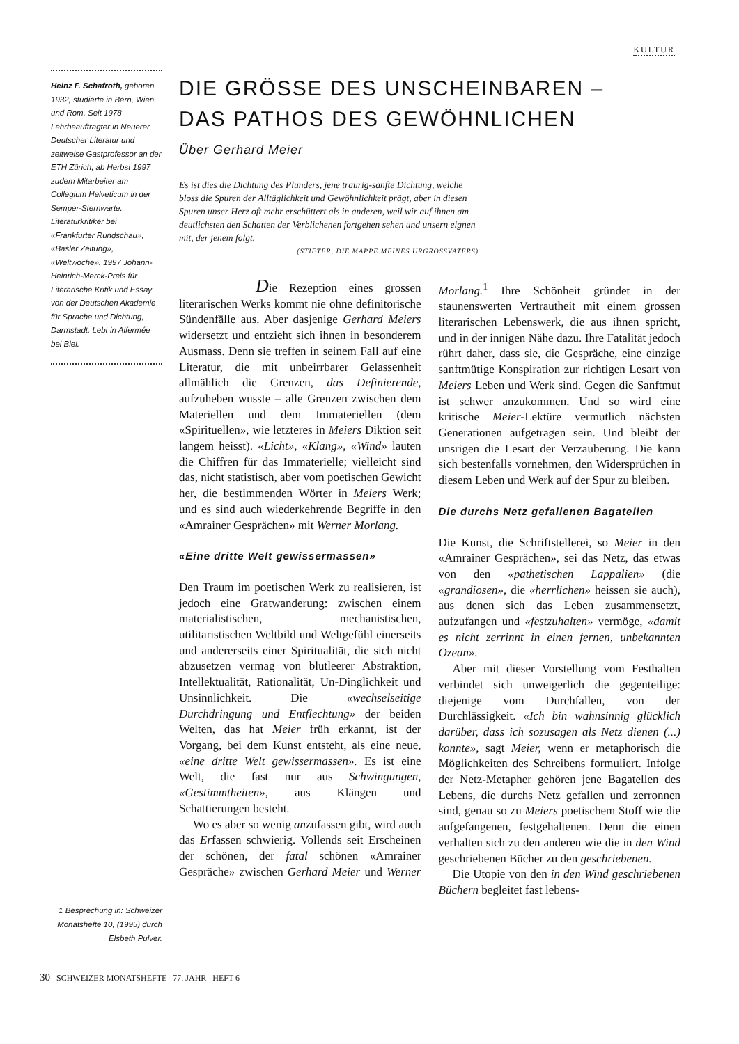KULTUR
Heinz F. Schafroth, geboren 1932, studierte in Bern, Wien und Rom. Seit 1978 Lehrbeauftragter in Neuerer Deutscher Literatur und zeitweise Gastprofessor an der ETH Zürich, ab Herbst 1997 zudem Mitarbeiter am Collegium Helveticum in der Semper-Sternwarte. Literaturkritiker bei «Frankfurter Rundschau», «Basler Zeitung», «Weltwoche». 1997 Johann-Heinrich-Merck-Preis für Literarische Kritik und Essay von der Deutschen Akademie für Sprache und Dichtung, Darmstadt. Lebt in Alfermée bei Biel.
DIE GRÖSSE DES UNSCHEINBAREN –
DAS PATHOS DES GEWÖHNLICHEN
Über Gerhard Meier
Es ist dies die Dichtung des Plunders, jene traurig-sanfte Dichtung, welche bloss die Spuren der Alltäglichkeit und Gewöhnlichkeit prägt, aber in diesen Spuren unser Herz oft mehr erschüttert als in anderen, weil wir auf ihnen am deutlichsten den Schatten der Verblichenen fortgehen sehen und unsern eignen mit, der jenem folgt.
(STIFTER, DIE MAPPE MEINES URGROSSVATERS)
Die Rezeption eines grossen
literarischen Werks kommt nie ohne definitorische Sündenfälle aus. Aber dasjenige Gerhard Meiers widersetzt und entzieht sich ihnen in besonderem Ausmass. Denn sie treffen in seinem Fall auf eine Literatur, die mit unbeirrbarer Gelassenheit allmählich die Grenzen, das Definierende, aufzuheben wusste – alle Grenzen zwischen dem Materiellen und dem Immateriellen (dem «Spirituellen», wie letzteres in Meiers Diktion seit langem heisst). «Licht», «Klang», «Wind» lauten die Chiffren für das Immaterielle; vielleicht sind das, nicht statistisch, aber vom poetischen Gewicht her, die bestimmenden Wörter in Meiers Werk; und es sind auch wiederkehrende Begriffe in den «Amrainer Gesprächen» mit Werner Morlang.
«Eine dritte Welt gewissermassen»
Den Traum im poetischen Werk zu realisieren, ist jedoch eine Gratwanderung: zwischen einem materialistischen, mechanistischen, utilitaristischen Weltbild und Weltgefühl einerseits und andererseits einer Spiritualität, die sich nicht abzusetzen vermag von blutleerer Abstraktion, Intellektualität, Rationalität, Un-Dinglichkeit und Unsinnlichkeit. Die «wechselseitige Durchdringung und Entflechtung» der beiden Welten, das hat Meier früh erkannt, ist der Vorgang, bei dem Kunst entsteht, als eine neue, «eine dritte Welt gewissermassen». Es ist eine Welt, die fast nur aus Schwingungen, «Gestimmtheiten», aus Klängen und Schattierungen besteht.
Wo es aber so wenig anzufassen gibt, wird auch das Erfassen schwierig. Vollends seit Erscheinen der schönen, der fatal schönen «Amrainer Gespräche» zwischen Gerhard Meier und Werner Morlang.<sup>1</sup> Ihre Schönheit gründet in der staunenswerten Vertrautheit mit einem grossen literarischen Lebenswerk, die aus ihnen spricht, und in der innigen Nähe dazu. Ihre Fatalität jedoch rührt daher, dass sie, die Gespräche, eine einzige sanftmütige Konspiration zur richtigen Lesart von Meiers Leben und Werk sind. Gegen die Sanftmut ist schwer anzukommen. Und so wird eine kritische Meier-Lektüre vermutlich nächsten Generationen aufgetragen sein. Und bleibt der unsrigen die Lesart der Verzauberung. Die kann sich bestenfalls vornehmen, den Widersprüchen in diesem Leben und Werk auf der Spur zu bleiben.
Die durchs Netz gefallenen Bagatellen
Die Kunst, die Schriftstellerei, so Meier in den «Amrainer Gesprächen», sei das Netz, das etwas von den «pathetischen Lappalien» (die «grandiosen», die «herrlichen» heissen sie auch), aus denen sich das Leben zusammensetzt, aufzufangen und «festzuhalten» vermöge, «damit es nicht zerrinnt in einen fernen, unbekannten Ozean».
Aber mit dieser Vorstellung vom Festhalten verbindet sich unweigerlich die gegenteilige: diejenige vom Durchfallen, von der Durchlässigkeit. «Ich bin wahnsinnig glücklich darüber, dass ich sozusagen als Netz dienen (...) konnte», sagt Meier, wenn er metaphorisch die Möglichkeiten des Schreibens formuliert. Infolge der Netz-Metapher gehören jene Bagatellen des Lebens, die durchs Netz gefallen und zerronnen sind, genau so zu Meiers poetischem Stoff wie die aufgefangenen, festgehaltenen. Denn die einen verhalten sich zu den anderen wie die in den Wind geschriebenen Bücher zu den geschriebenen.
Die Utopie von den in den Wind geschriebenen Büchern begleitet fast lebens-
1 Besprechung in: Schweizer Monatshefte 10, (1995) durch Elsbeth Pulver.
30 SCHWEIZER MONATSHEFTE 77. JAHR HEFT 6